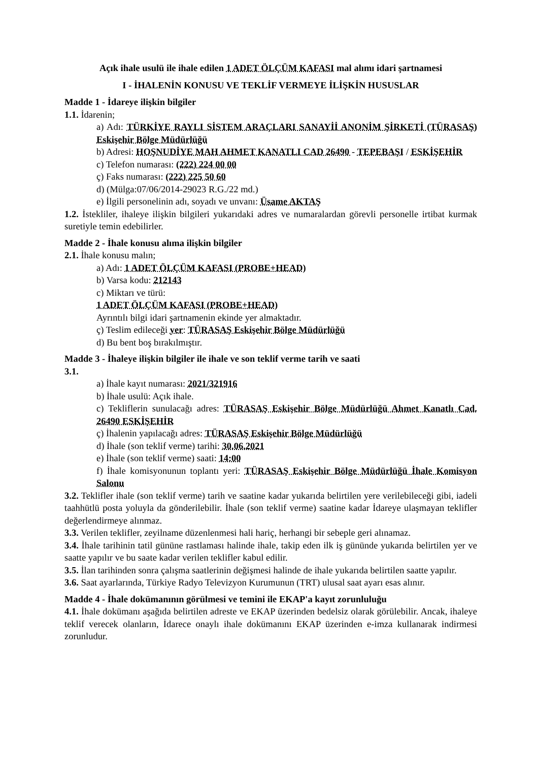Açık ihale usulü ile ihale edilen 1 ADET ÖLÇÜM KAFASI mal alımı idari şartnamesi
I - İHALENİN KONUSU VE TEKLİF VERMEYE İLİŞKİN HUSUSLAR
Madde 1 - İdareye ilişkin bilgiler
1.1. İdarenin;
a) Adı: TÜRKİYE RAYLI SİSTEM ARAÇLARI SANAYİİ ANONİM ŞİRKETİ (TÜRASAŞ) Eskişehir Bölge Müdürlüğü
b) Adresi: HOŞNUDİYE MAH AHMET KANATLI CAD 26490 - TEPEBAŞI / ESKİŞEHİR
c) Telefon numarası: (222) 224 00 00
ç) Faks numarası: (222) 225 50 60
d) (Mülga:07/06/2014-29023 R.G./22 md.)
e) İlgili personelinin adı, soyadı ve unvanı: Üsame AKTAŞ
1.2. İstekliler, ihaleye ilişkin bilgileri yukarıdaki adres ve numaralardan görevli personelle irtibat kurmak suretiyle temin edebilirler.
Madde 2 - İhale konusu alıma ilişkin bilgiler
2.1. İhale konusu malın;
a) Adı: 1 ADET ÖLÇÜM KAFASI (PROBE+HEAD)
b) Varsa kodu: 212143
c) Miktarı ve türü:
1 ADET ÖLÇÜM KAFASI (PROBE+HEAD)
Ayrıntılı bilgi idari şartnamenin ekinde yer almaktadır.
ç) Teslim edileceği yer: TÜRASAŞ Eskişehir Bölge Müdürlüğü
d) Bu bent boş bırakılmıştır.
Madde 3 - İhaleye ilişkin bilgiler ile ihale ve son teklif verme tarih ve saati
3.1.
a) İhale kayıt numarası: 2021/321916
b) İhale usulü: Açık ihale.
c) Tekliflerin sunulacağı adres: TÜRASAŞ Eskişehir Bölge Müdürlüğü Ahmet Kanatlı Cad. 26490 ESKİŞEHİR
ç) İhalenin yapılacağı adres: TÜRASAŞ Eskişehir Bölge Müdürlüğü
d) İhale (son teklif verme) tarihi: 30.06.2021
e) İhale (son teklif verme) saati: 14:00
f) İhale komisyonunun toplantı yeri: TÜRASAŞ Eskişehir Bölge Müdürlüğü İhale Komisyon Salonu
3.2. Teklifler ihale (son teklif verme) tarih ve saatine kadar yukarıda belirtilen yere verilebileceği gibi, iadeli taahhütlü posta yoluyla da gönderilebilir. İhale (son teklif verme) saatine kadar İdareye ulaşmayan teklifler değerlendirmeye alınmaz.
3.3. Verilen teklifler, zeyilname düzenlenmesi hali hariç, herhangi bir sebeple geri alınamaz.
3.4. İhale tarihinin tatil gününe rastlaması halinde ihale, takip eden ilk iş gününde yukarıda belirtilen yer ve saatte yapılır ve bu saate kadar verilen teklifler kabul edilir.
3.5. İlan tarihinden sonra çalışma saatlerinin değişmesi halinde de ihale yukarıda belirtilen saatte yapılır.
3.6. Saat ayarlarında, Türkiye Radyo Televizyon Kurumunun (TRT) ulusal saat ayarı esas alınır.
Madde 4 - İhale dokümanının görülmesi ve temini ile EKAP'a kayıt zorunluluğu
4.1. İhale dokümanı aşağıda belirtilen adreste ve EKAP üzerinden bedelsiz olarak görülebilir. Ancak, ihaleye teklif verecek olanların, İdarece onaylı ihale dokümanını EKAP üzerinden e-imza kullanarak indirmesi zorunludur.